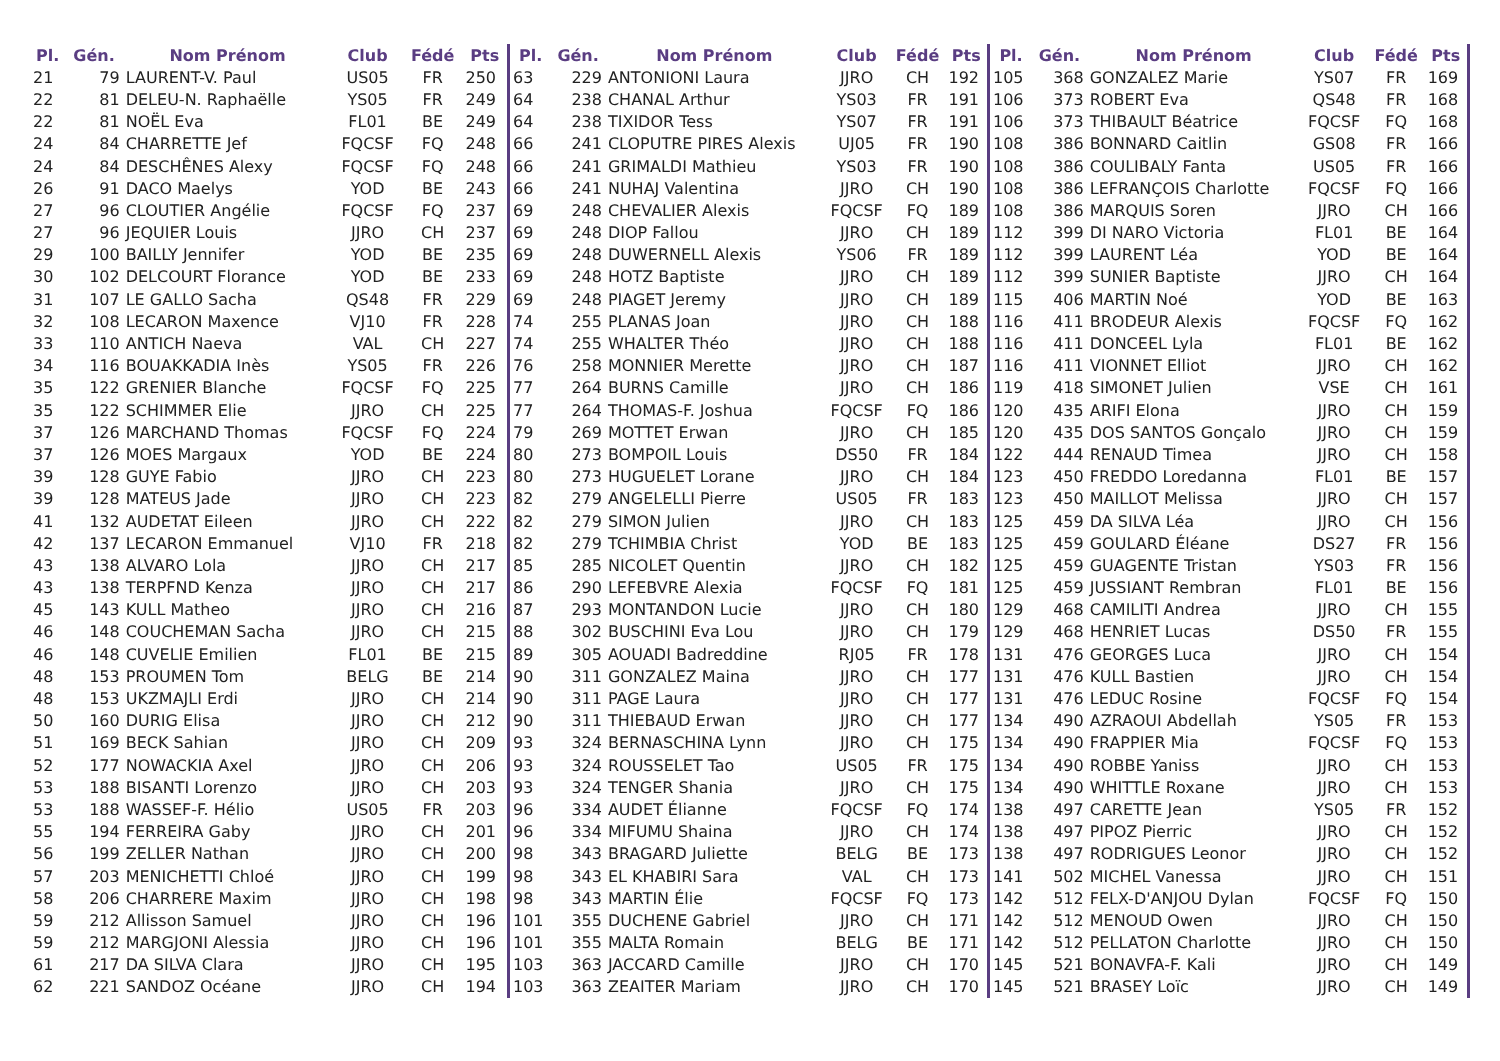| Pl. | Gén. | Nom Prénom | Club | Fédé | Pts |
| --- | --- | --- | --- | --- | --- |
| 21 | 79 | LAURENT-V. Paul | US05 | FR | 250 |
| 22 | 81 | DELEU-N. Raphaëlle | YS05 | FR | 249 |
| 22 | 81 | NOËL Eva | FL01 | BE | 249 |
| 24 | 84 | CHARRETTE Jef | FQCSF | FQ | 248 |
| 24 | 84 | DESCHÊNES Alexy | FQCSF | FQ | 248 |
| 26 | 91 | DACO Maelys | YOD | BE | 243 |
| 27 | 96 | CLOUTIER Angélie | FQCSF | FQ | 237 |
| 27 | 96 | JEQUIER Louis | JJRO | CH | 237 |
| 29 | 100 | BAILLY Jennifer | YOD | BE | 235 |
| 30 | 102 | DELCOURT Florance | YOD | BE | 233 |
| 31 | 107 | LE GALLO Sacha | QS48 | FR | 229 |
| 32 | 108 | LECARON Maxence | VJ10 | FR | 228 |
| 33 | 110 | ANTICH Naeva | VAL | CH | 227 |
| 34 | 116 | BOUAKKADIA Inès | YS05 | FR | 226 |
| 35 | 122 | GRENIER Blanche | FQCSF | FQ | 225 |
| 35 | 122 | SCHIMMER Elie | JJRO | CH | 225 |
| 37 | 126 | MARCHAND Thomas | FQCSF | FQ | 224 |
| 37 | 126 | MOES Margaux | YOD | BE | 224 |
| 39 | 128 | GUYE Fabio | JJRO | CH | 223 |
| 39 | 128 | MATEUS Jade | JJRO | CH | 223 |
| 41 | 132 | AUDETAT Eileen | JJRO | CH | 222 |
| 42 | 137 | LECARON Emmanuel | VJ10 | FR | 218 |
| 43 | 138 | ALVARO Lola | JJRO | CH | 217 |
| 43 | 138 | TERPFND Kenza | JJRO | CH | 217 |
| 45 | 143 | KULL Matheo | JJRO | CH | 216 |
| 46 | 148 | COUCHEMAN Sacha | JJRO | CH | 215 |
| 46 | 148 | CUVELIE Emilien | FL01 | BE | 215 |
| 48 | 153 | PROUMEN Tom | BELG | BE | 214 |
| 48 | 153 | UKZMAJLI Erdi | JJRO | CH | 214 |
| 50 | 160 | DURIG Elisa | JJRO | CH | 212 |
| 51 | 169 | BECK Sahian | JJRO | CH | 209 |
| 52 | 177 | NOWACKIA Axel | JJRO | CH | 206 |
| 53 | 188 | BISANTI Lorenzo | JJRO | CH | 203 |
| 53 | 188 | WASSEF-F. Hélio | US05 | FR | 203 |
| 55 | 194 | FERREIRA Gaby | JJRO | CH | 201 |
| 56 | 199 | ZELLER Nathan | JJRO | CH | 200 |
| 57 | 203 | MENICHETTI Chloé | JJRO | CH | 199 |
| 58 | 206 | CHARRERE Maxim | JJRO | CH | 198 |
| 59 | 212 | Allisson Samuel | JJRO | CH | 196 |
| 59 | 212 | MARGJONI Alessia | JJRO | CH | 196 |
| 61 | 217 | DA SILVA Clara | JJRO | CH | 195 |
| 62 | 221 | SANDOZ Océane | JJRO | CH | 194 |
| Pl. | Gén. | Nom Prénom | Club | Fédé | Pts |
| --- | --- | --- | --- | --- | --- |
| 63 | 229 | ANTONIONI Laura | JJRO | CH | 192 |
| 64 | 238 | CHANAL Arthur | YS03 | FR | 191 |
| 64 | 238 | TIXIDOR Tess | YS07 | FR | 191 |
| 66 | 241 | CLOPUTRE PIRES Alexis | UJ05 | FR | 190 |
| 66 | 241 | GRIMALDI Mathieu | YS03 | FR | 190 |
| 66 | 241 | NUHAJ Valentina | JJRO | CH | 190 |
| 69 | 248 | CHEVALIER Alexis | FQCSF | FQ | 189 |
| 69 | 248 | DIOP Fallou | JJRO | CH | 189 |
| 69 | 248 | DUWERNELL Alexis | YS06 | FR | 189 |
| 69 | 248 | HOTZ Baptiste | JJRO | CH | 189 |
| 69 | 248 | PIAGET Jeremy | JJRO | CH | 189 |
| 74 | 255 | PLANAS Joan | JJRO | CH | 188 |
| 74 | 255 | WHALTER Théo | JJRO | CH | 188 |
| 76 | 258 | MONNIER Merette | JJRO | CH | 187 |
| 77 | 264 | BURNS Camille | JJRO | CH | 186 |
| 77 | 264 | THOMAS-F. Joshua | FQCSF | FQ | 186 |
| 79 | 269 | MOTTET Erwan | JJRO | CH | 185 |
| 80 | 273 | BOMPOIL Louis | DS50 | FR | 184 |
| 80 | 273 | HUGUELET Lorane | JJRO | CH | 184 |
| 82 | 279 | ANGELELLI Pierre | US05 | FR | 183 |
| 82 | 279 | SIMON Julien | JJRO | CH | 183 |
| 82 | 279 | TCHIMBIA Christ | YOD | BE | 183 |
| 85 | 285 | NICOLET Quentin | JJRO | CH | 182 |
| 86 | 290 | LEFEBVRE Alexia | FQCSF | FQ | 181 |
| 87 | 293 | MONTANDON Lucie | JJRO | CH | 180 |
| 88 | 302 | BUSCHINI Eva Lou | JJRO | CH | 179 |
| 89 | 305 | AOUADI Badreddine | RJ05 | FR | 178 |
| 90 | 311 | GONZALEZ Maina | JJRO | CH | 177 |
| 90 | 311 | PAGE Laura | JJRO | CH | 177 |
| 90 | 311 | THIEBAUD Erwan | JJRO | CH | 177 |
| 93 | 324 | BERNASCHINA Lynn | JJRO | CH | 175 |
| 93 | 324 | ROUSSELET Tao | US05 | FR | 175 |
| 93 | 324 | TENGER Shania | JJRO | CH | 175 |
| 96 | 334 | AUDET Élianne | FQCSF | FQ | 174 |
| 96 | 334 | MIFUMU Shaina | JJRO | CH | 174 |
| 98 | 343 | BRAGARD Juliette | BELG | BE | 173 |
| 98 | 343 | EL KHABIRI Sara | VAL | CH | 173 |
| 98 | 343 | MARTIN Élie | FQCSF | FQ | 173 |
| 101 | 355 | DUCHENE Gabriel | JJRO | CH | 171 |
| 101 | 355 | MALTA Romain | BELG | BE | 171 |
| 103 | 363 | JACCARD Camille | JJRO | CH | 170 |
| 103 | 363 | ZEAITER Mariam | JJRO | CH | 170 |
| Pl. | Gén. | Nom Prénom | Club | Fédé | Pts |
| --- | --- | --- | --- | --- | --- |
| 105 | 368 | GONZALEZ Marie | YS07 | FR | 169 |
| 106 | 373 | ROBERT Eva | QS48 | FR | 168 |
| 106 | 373 | THIBAULT Béatrice | FQCSF | FQ | 168 |
| 108 | 386 | BONNARD Caitlin | GS08 | FR | 166 |
| 108 | 386 | COULIBALY Fanta | US05 | FR | 166 |
| 108 | 386 | LEFRANÇOIS Charlotte | FQCSF | FQ | 166 |
| 108 | 386 | MARQUIS Soren | JJRO | CH | 166 |
| 112 | 399 | DI NARO Victoria | FL01 | BE | 164 |
| 112 | 399 | LAURENT Léa | YOD | BE | 164 |
| 112 | 399 | SUNIER Baptiste | JJRO | CH | 164 |
| 115 | 406 | MARTIN Noé | YOD | BE | 163 |
| 116 | 411 | BRODEUR Alexis | FQCSF | FQ | 162 |
| 116 | 411 | DONCEEL Lyla | FL01 | BE | 162 |
| 116 | 411 | VIONNET Elliot | JJRO | CH | 162 |
| 119 | 418 | SIMONET Julien | VSE | CH | 161 |
| 120 | 435 | ARIFI Elona | JJRO | CH | 159 |
| 120 | 435 | DOS SANTOS Gonçalo | JJRO | CH | 159 |
| 122 | 444 | RENAUD Timea | JJRO | CH | 158 |
| 123 | 450 | FREDDO Loredanna | FL01 | BE | 157 |
| 123 | 450 | MAILLOT Melissa | JJRO | CH | 157 |
| 125 | 459 | DA SILVA Léa | JJRO | CH | 156 |
| 125 | 459 | GOULARD Éléane | DS27 | FR | 156 |
| 125 | 459 | GUAGENTE Tristan | YS03 | FR | 156 |
| 125 | 459 | JUSSIANT Rembran | FL01 | BE | 156 |
| 129 | 468 | CAMILITI Andrea | JJRO | CH | 155 |
| 129 | 468 | HENRIET Lucas | DS50 | FR | 155 |
| 131 | 476 | GEORGES Luca | JJRO | CH | 154 |
| 131 | 476 | KULL Bastien | JJRO | CH | 154 |
| 131 | 476 | LEDUC Rosine | FQCSF | FQ | 154 |
| 134 | 490 | AZRAOUI Abdellah | YS05 | FR | 153 |
| 134 | 490 | FRAPPIER Mia | FQCSF | FQ | 153 |
| 134 | 490 | ROBBE Yaniss | JJRO | CH | 153 |
| 134 | 490 | WHITTLE Roxane | JJRO | CH | 153 |
| 138 | 497 | CARETTE Jean | YS05 | FR | 152 |
| 138 | 497 | PIPOZ Pierric | JJRO | CH | 152 |
| 138 | 497 | RODRIGUES Leonor | JJRO | CH | 152 |
| 141 | 502 | MICHEL Vanessa | JJRO | CH | 151 |
| 142 | 512 | FELX-D'ANJOU Dylan | FQCSF | FQ | 150 |
| 142 | 512 | MENOUD Owen | JJRO | CH | 150 |
| 142 | 512 | PELLATON Charlotte | JJRO | CH | 150 |
| 145 | 521 | BONAVFA-F. Kali | JJRO | CH | 149 |
| 145 | 521 | BRASEY Loïc | JJRO | CH | 149 |